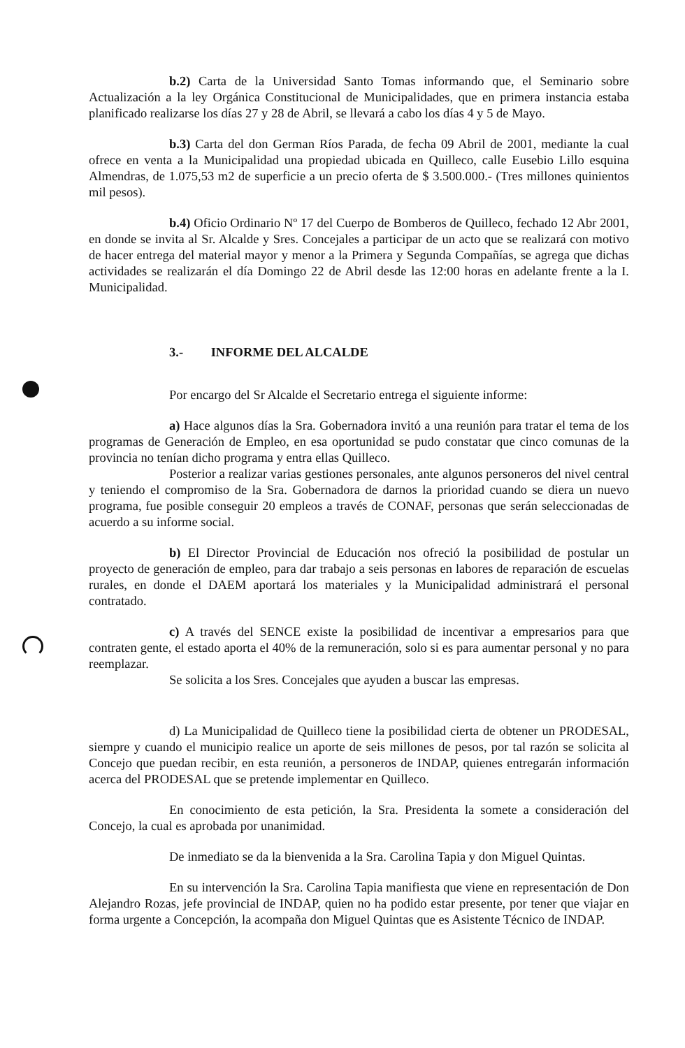b.2) Carta de la Universidad Santo Tomas informando que, el Seminario sobre Actualización a la ley Orgánica Constitucional de Municipalidades, que en primera instancia estaba planificado realizarse los días 27 y 28 de Abril, se llevará a cabo los días 4 y 5 de Mayo.
b.3) Carta del don German Ríos Parada, de fecha 09 Abril de 2001, mediante la cual ofrece en venta a la Municipalidad una propiedad ubicada en Quilleco, calle Eusebio Lillo esquina Almendras, de 1.075,53 m2 de superficie a un precio oferta de $ 3.500.000.- (Tres millones quinientos mil pesos).
b.4) Oficio Ordinario Nº 17 del Cuerpo de Bomberos de Quilleco, fechado 12 Abr 2001, en donde se invita al Sr. Alcalde y Sres. Concejales a participar de un acto que se realizará con motivo de hacer entrega del material mayor y menor a la Primera y Segunda Compañías, se agrega que dichas actividades se realizarán el día Domingo 22 de Abril desde las 12:00 horas en adelante frente a la I. Municipalidad.
3.- INFORME DEL ALCALDE
Por encargo del Sr Alcalde el Secretario entrega el siguiente informe:
a) Hace algunos días la Sra. Gobernadora invitó a una reunión para tratar el tema de los programas de Generación de Empleo, en esa oportunidad se pudo constatar que cinco comunas de la provincia no tenían dicho programa y entra ellas Quilleco.
Posterior a realizar varias gestiones personales, ante algunos personeros del nivel central y teniendo el compromiso de la Sra. Gobernadora de darnos la prioridad cuando se diera un nuevo programa, fue posible conseguir 20 empleos a través de CONAF, personas que serán seleccionadas de acuerdo a su informe social.
b) El Director Provincial de Educación nos ofreció la posibilidad de postular un proyecto de generación de empleo, para dar trabajo a seis personas en labores de reparación de escuelas rurales, en donde el DAEM aportará los materiales y la Municipalidad administrará el personal contratado.
c) A través del SENCE existe la posibilidad de incentivar a empresarios para que contraten gente, el estado aporta el 40% de la remuneración, solo si es para aumentar personal y no para reemplazar.
Se solicita a los Sres. Concejales que ayuden a buscar las empresas.
d) La Municipalidad de Quilleco tiene la posibilidad cierta de obtener un PRODESAL, siempre y cuando el municipio realice un aporte de seis millones de pesos, por tal razón se solicita al Concejo que puedan recibir, en esta reunión, a personeros de INDAP, quienes entregarán información acerca del PRODESAL que se pretende implementar en Quilleco.
En conocimiento de esta petición, la Sra. Presidenta la somete a consideración del Concejo, la cual es aprobada por unanimidad.
De inmediato se da la bienvenida a la Sra. Carolina Tapia y don Miguel Quintas.
En su intervención la Sra. Carolina Tapia manifiesta que viene en representación de Don Alejandro Rozas, jefe provincial de INDAP, quien no ha podido estar presente, por tener que viajar en forma urgente a Concepción, la acompaña don Miguel Quintas que es Asistente Técnico de INDAP.